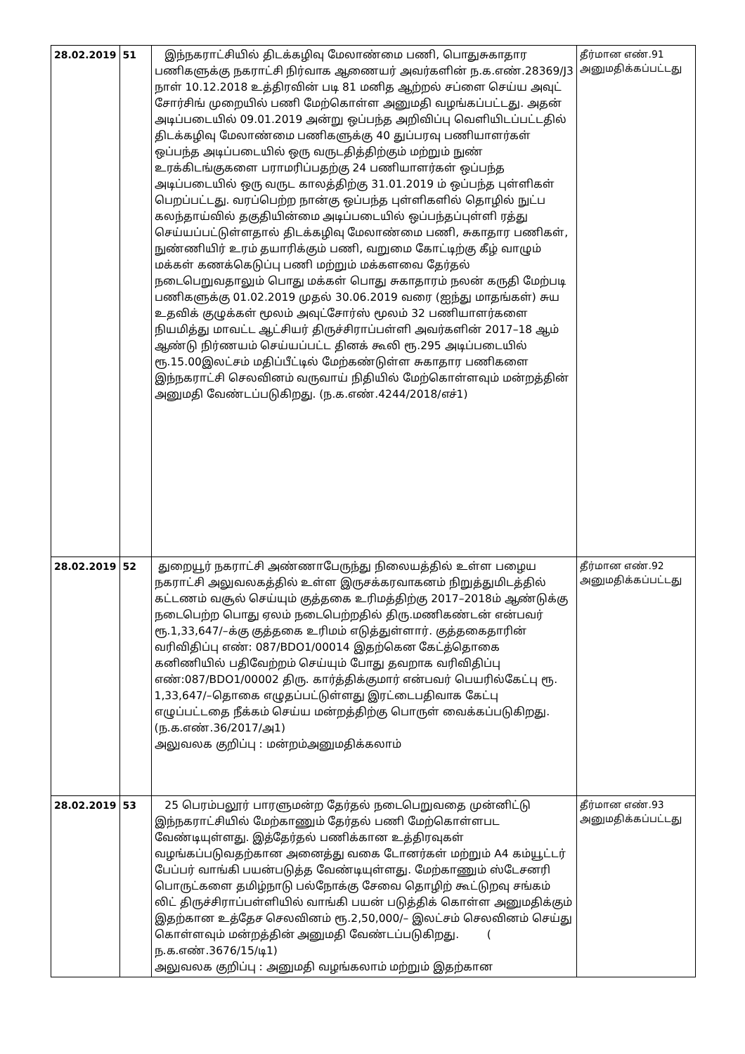| 28.02.2019 | 51 | இந்நகராட்சியில் திடக்கழிவு மேலாண்மை பணி, பொதுசுகாதார பணிகளுக்கு நகராட்சி நிர்வாக ஆணையர் அவர்களின் ந.க.எண்.28369/J3 நாள் 10.12.2018 உத்திரவின் படி 81 மனித ஆற்றல் சப்ளை செய்ய அவுட் சோர்சிங் முறையில் பணி மேற்கொள்ள அனுமதி வழங்கப்பட்டது. அதன் அடிப்படையில் 09.01.2019 அன்று ஒப்பந்த அறிவிப்பு வெளியிடப்பட்டதில் திடக்கழிவு மேலாண்மை பணிகளுக்கு 40 துப்பரவு பணியாளர்கள் ஒப்பந்த அடிப்படையில் ஒரு வருடதித்திற்கும் மற்றும் நுண் உரக்கிடங்குகளை பராமரிப்பதற்கு 24 பணியாளர்கள் ஒப்பந்த அடிப்படையில் ஒரு வருட காலத்திற்கு 31.01.2019 ம் ஒப்பந்த புள்ளிகள் பெறப்பட்டது. வரப்பெற்ற நான்கு ஒப்பந்த புள்ளிகளில் தொழில் நுட்ப கலந்தாய்வில் தகுதியின்மை அடிப்படையில் ஒப்பந்தப்புள்ளி ரத்து செய்யப்பட்டுள்ளதால் திடக்கழிவு மேலாண்மை பணி, சுகாதார பணிகள், நுண்ணியிர் உரம் தயாரிக்கும் பணி, வறுமை கோட்டிற்கு கீழ் வாழும் மக்கள் கணக்கெடுப்பு பணி மற்றும் மக்களவை தேர்தல் நடைபெறுவதாலும் பொது மக்கள் பொது சுகாதாரம் நலன் கருதி மேற்படி பணிகளுக்கு 01.02.2019 முதல் 30.06.2019 வரை (ஐந்து மாதங்கள்) சுய உதவிக் குழுக்கள் மூலம் அவுட்சோர்ஸ் மூலம் 32 பணியாளர்களை நியமித்து மாவட்ட ஆட்சியர் திருச்சிராப்பள்ளி அவர்களின் 2017–18 ஆம் ஆண்டு நிர்ணயம் செய்யப்பட்ட தினக் கூலி ரூ.295 அடிப்படையில் ரூ.15.00இலட்சம் மதிப்பீட்டில் மேற்கண்டுள்ள சுகாதார பணிகளை இந்நகராட்சி செலவினம் வருவாய் நிதியில் மேற்கொள்ளவும் மன்றத்தின் அனுமதி வேண்டப்படுகிறது. (ந.க.எண்.4244/2018/எச்1) | தீர்மான எண்.91 அனுமதிக்கப்பட்டது |
| 28.02.2019 | 52 | துறையூர் நகராட்சி அண்ணாபேருந்து நிலையத்தில் உள்ள பழைய நகராட்சி அலுவலகத்தில் உள்ள இருசக்கரவாகனம் நிறுத்துமிடத்தில் கட்டணம் வசூல் செய்யும் குத்தகை உரிமத்திற்கு 2017–2018ம் ஆண்டுக்கு நடைபெற்ற பொது ஏலம் நடைபெற்றதில் திரு.மணிகண்டன் என்பவர் ரூ.1,33,647/–க்கு குத்தகை உரிமம் எடுத்துள்ளார். குத்தகைதாரின் வரிவிதிப்பு எண்: 087/BDO1/00014 இதற்கென கேட்த்தொகை கனிணியில் பதிவேற்றம் செய்யும் போது தவறாக வரிவிதிப்பு எண்:087/BDO1/00002 திரு. கார்த்திக்குமார் என்பவர் பெயரில்கேட்பு ரூ. 1,33,647/–தொகை எழுதப்பட்டுள்ளது இரட்டைபதிவாக கேட்பு எழுப்பட்டதை நீக்கம் செய்ய மன்றத்திற்கு பொருள் வைக்கப்படுகிறது. (ந.க.எண்.36/2017/அ1) அலுவலக குறிப்பு : மன்றம்அனுமதிக்கலாம் | தீர்மான எண்.92 அனுமதிக்கப்பட்டது |
| 28.02.2019 | 53 | 25 பெரம்பலூர் பாரளுமன்ற தேர்தல் நடைபெறுவதை முன்னிட்டு இந்நகராட்சியில் மேற்காணும் தேர்தல் பணி மேற்கொள்ளபட வேண்டியுள்ளது. இத்தேர்தல் பணிக்கான உத்திரவுகள் வழங்கப்படுவதற்கான அனைத்து வகை டோனர்கள் மற்றும் A4 கம்யூட்டர் பேப்பர் வாங்கி பயன்படுத்த வேண்டியுள்ளது. மேற்காணும் ஸ்டேசனரி பொருட்களை தமிழ்நாடு பல்நோக்கு சேவை தொழிற் கூட்டுறவு சங்கம் லிட் திருச்சிராப்பள்ளியில் வாங்கி பயன் படுத்திக் கொள்ள அனுமதிக்கும் இதற்கான உத்தேச செலவினம் ரூ.2,50,000/– இலட்சம் செலவினம் செய்து கொள்ளவும் மன்றத்தின் அனுமதி வேண்டப்படுகிறது. ( ந.க.எண்.3676/15/டி1) அலுவலக குறிப்பு : அனுமதி வழங்கலாம் மற்றும் இதற்கான | தீர்மான எண்.93 அனுமதிக்கப்பட்டது |